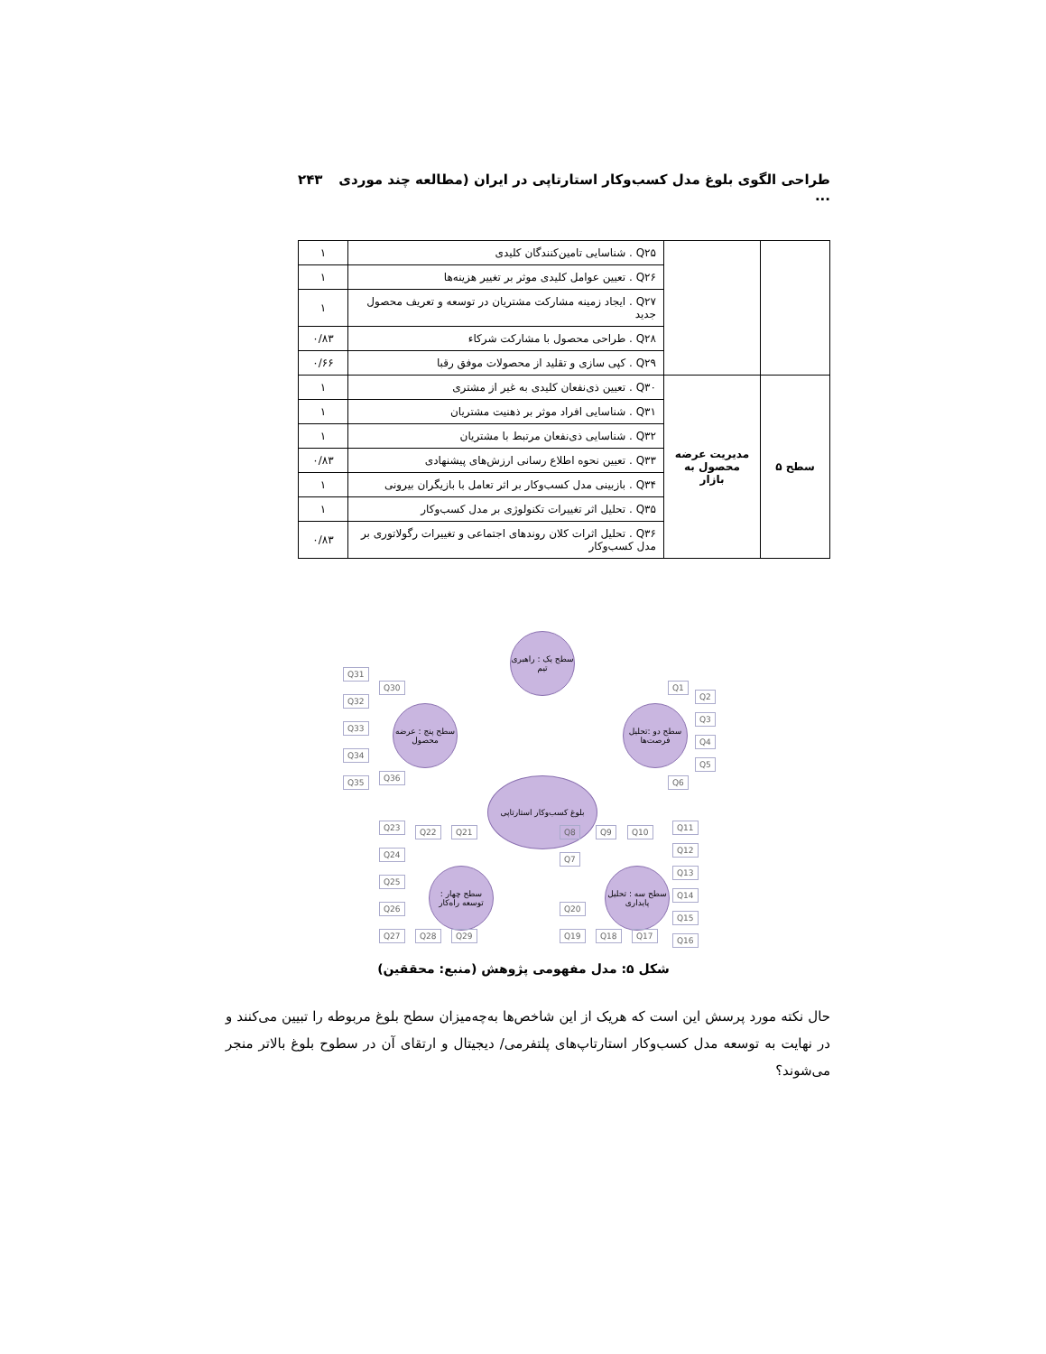طراحی الگوی بلوغ مدل کسب‌وکار استارتاپی در ایران (مطالعه چند موردی ... ۲۴۳
| | | Q۲۵ . شناسایی تامین‌کنندگان کلیدی | ۱ |
| | | Q۲۶ . تعیین عوامل کلیدی موثر بر تغییر هزینه‌ها | ۱ |
| | | Q۲۷ . ایجاد زمینه مشارکت مشتریان در توسعه و تعریف محصول جدید | ۱ |
| | | Q۲۸ . طراحی محصول با مشارکت شرکاء | ۰/۸۳ |
| | | Q۲۹ . کپی سازی و تقلید از محصولات موفق رقبا | ۰/۶۶ |
| سطح ۵ | مدیریت عرضه محصول به بازار | Q۳۰ . تعیین ذی‌نفعان کلیدی به غیر از مشتری | ۱ |
| | | Q۳۱ . شناسایی افراد موثر بر ذهنیت مشتریان | ۱ |
| | | Q۳۲ . شناسایی ذی‌نفعان مرتبط با مشتریان | ۱ |
| | | Q۳۳ . تعیین نحوه اطلاع رسانی ارزش‌های پیشنهادی | ۰/۸۳ |
| | | Q۳۴ . بازبینی مدل کسب‌وکار بر اثر تعامل با بازیگران بیرونی | ۱ |
| | | Q۳۵ . تحلیل اثر تغییرات تکنولوژی بر مدل کسب‌وکار | ۱ |
| | | Q۳۶ . تحلیل اثرات کلان روندهای اجتماعی و تغییرات رگولاتوری بر مدل کسب‌وکار | ۰/۸۳ |
بلوغ کسب‌وکار استارتاپی
سطح یک : راهبری تیم
سطح دو :تحلیل فرصت‌ها
سطح پنج : عرضه محصول
سطح سه : تحلیل پایداری
سطح چهار : توسعه راه‌کار
Q31
Q32
Q33
Q34
Q35
Q30
Q36
Q1
Q2
Q3
Q4
Q5
Q6
Q8 Q9 Q10 Q11
Q12
Q13
Q14
Q15
Q16
Q7
Q20
Q19 Q18 Q17
Q23 Q22 Q21
Q24
Q25
Q26
Q27 Q28 Q29
شکل ۵: مدل مفهومی پژوهش (منبع: محققین)
حال نکته مورد پرسش این است که هریک از این شاخص‌ها به‌چه‌میزان سطح بلوغ مربوطه را تبیین می‌کنند و در نهایت به توسعه مدل کسب‌وکار استارتاپ‌های پلتفرمی/ دیجیتال و ارتقای آن در سطوح بلوغ بالاتر منجر می‌شوند؟